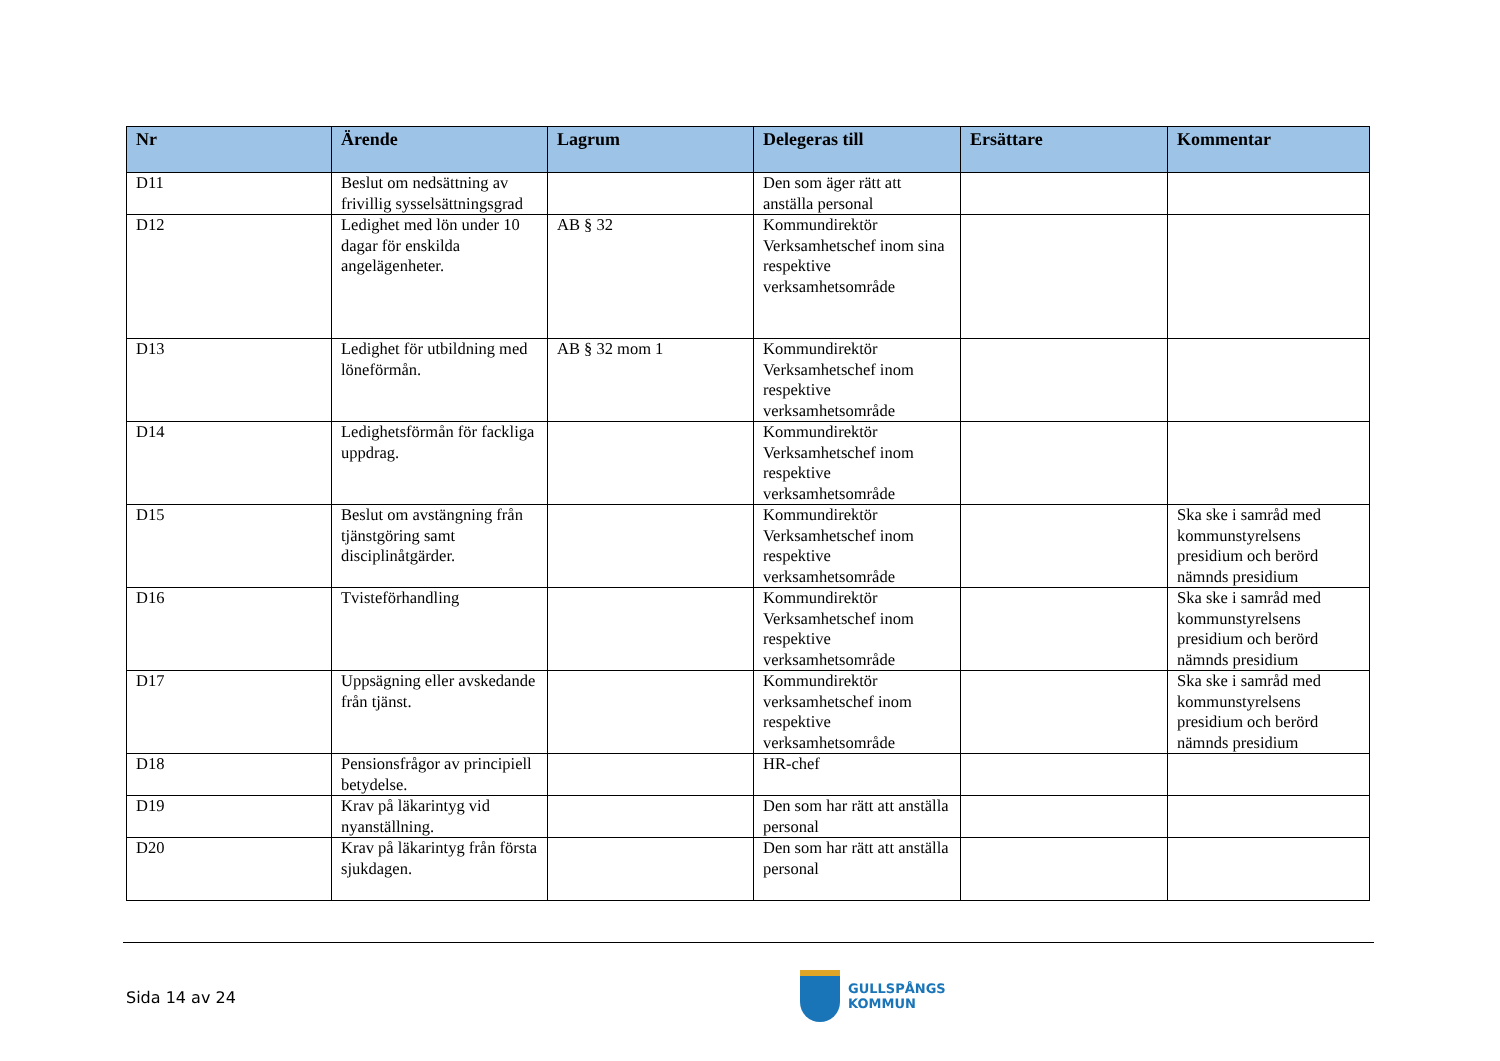| Nr | Ärende | Lagrum | Delegeras till | Ersättare | Kommentar |
| --- | --- | --- | --- | --- | --- |
| D11 | Beslut om nedsättning av frivillig sysselsättningsgrad | | Den som äger rätt att anställa personal | | |
| D12 | Ledighet med lön under 10 dagar för enskilda angelägenheter. | AB § 32 | Kommundirektör Verksamhetschef inom sina respektive verksamhetsområde | | |
| D13 | Ledighet för utbildning med löneförmån. | AB § 32 mom 1 | Kommundirektör Verksamhetschef inom respektive verksamhetsområde | | |
| D14 | Ledighetsförmån för fackliga uppdrag. | | Kommundirektör Verksamhetschef inom respektive verksamhetsområde | | |
| D15 | Beslut om avstängning från tjänstgöring samt disciplinåtgärder. | | Kommundirektör Verksamhetschef inom respektive verksamhetsområde | | Ska ske i samråd med kommunstyrelsens presidium och berörd nämnds presidium |
| D16 | Tvisteförhandling | | Kommundirektör Verksamhetschef inom respektive verksamhetsområde | | Ska ske i samråd med kommunstyrelsens presidium och berörd nämnds presidium |
| D17 | Uppsägning eller avskedande från tjänst. | | Kommundirektör verksamhetschef inom respektive verksamhetsområde | | Ska ske i samråd med kommunstyrelsens presidium och berörd nämnds presidium |
| D18 | Pensionsfrågor av principiell betydelse. | | HR-chef | | |
| D19 | Krav på läkarintyg vid nyanställning. | | Den som har rätt att anställa personal | | |
| D20 | Krav på läkarintyg från första sjukdagen. | | Den som har rätt att anställa personal | | |
Sida 14 av 24
GULLSPÅNGS
KOMMUN